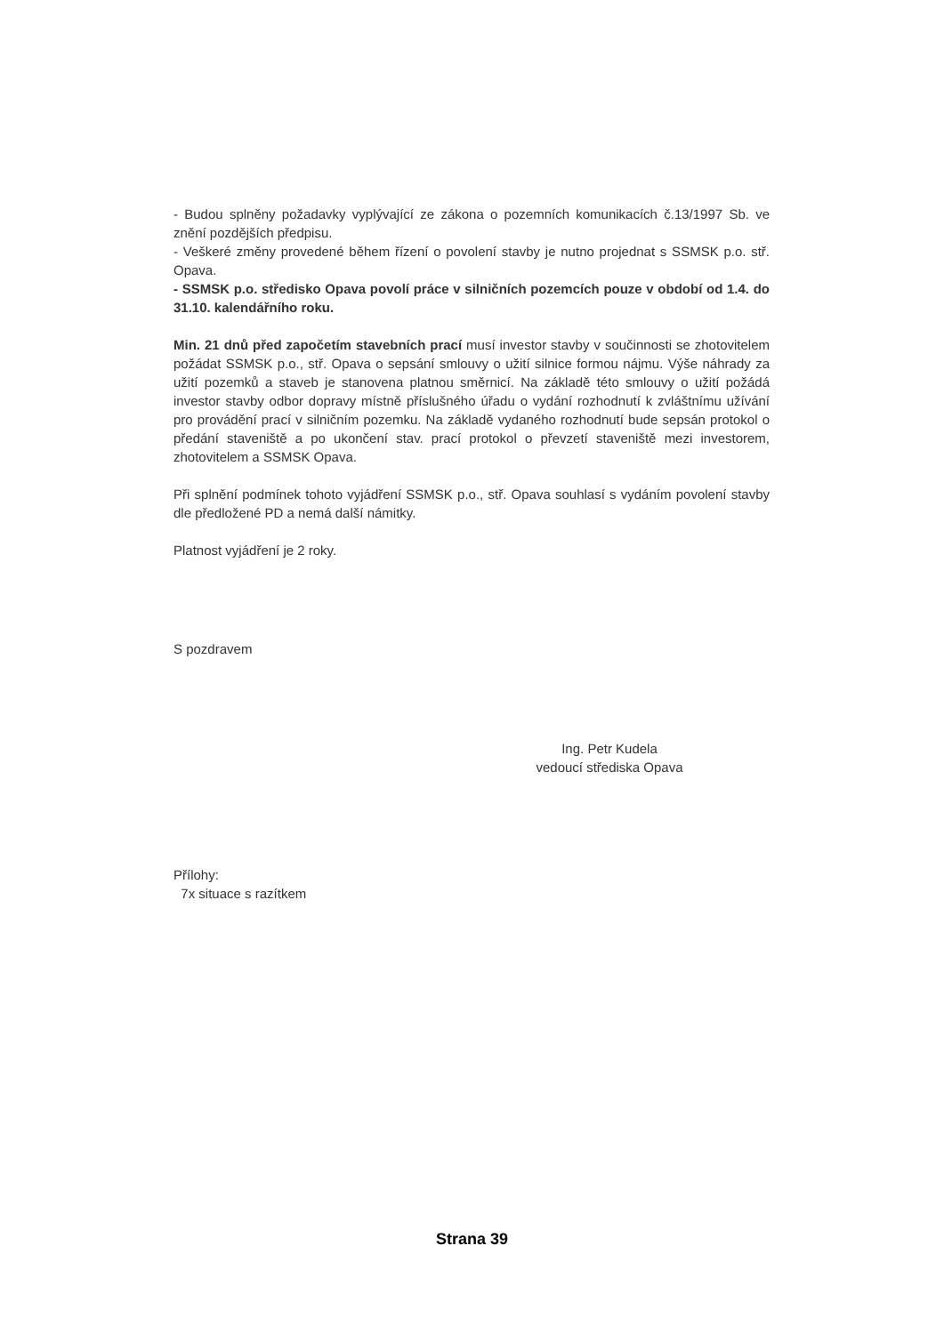- Budou splněny požadavky vyplývající ze zákona o pozemních komunikacích č.13/1997 Sb. ve znění pozdějších předpisu.
- Veškeré změny provedené během řízení o povolení stavby je nutno projednat s SSMSK p.o. stř. Opava.
- SSMSK p.o. středisko Opava povolí práce v silničních pozemcích pouze v období od 1.4. do 31.10. kalendářního roku.
Min. 21 dnů před započetím stavebních prací musí investor stavby v součinnosti se zhotovitelem požádat SSMSK p.o., stř. Opava o sepsání smlouvy o užití silnice formou nájmu. Výše náhrady za užití pozemků a staveb je stanovena platnou směrnicí. Na základě této smlouvy o užití požádá investor stavby odbor dopravy místně příslušného úřadu o vydání rozhodnutí k zvláštnímu užívání pro provádění prací v silničním pozemku. Na základě vydaného rozhodnutí bude sepsán protokol o předání staveniště a po ukončení stav. prací protokol o převzetí staveniště mezi investorem, zhotovitelem a SSMSK Opava.
Při splnění podmínek tohoto vyjádření SSMSK p.o., stř. Opava souhlasí s vydáním povolení stavby dle předložené PD a nemá další námitky.
Platnost vyjádření je 2 roky.
S pozdravem
Ing. Petr Kudela
vedoucí střediska Opava
Přílohy:
7x situace s razítkem
Strana 39